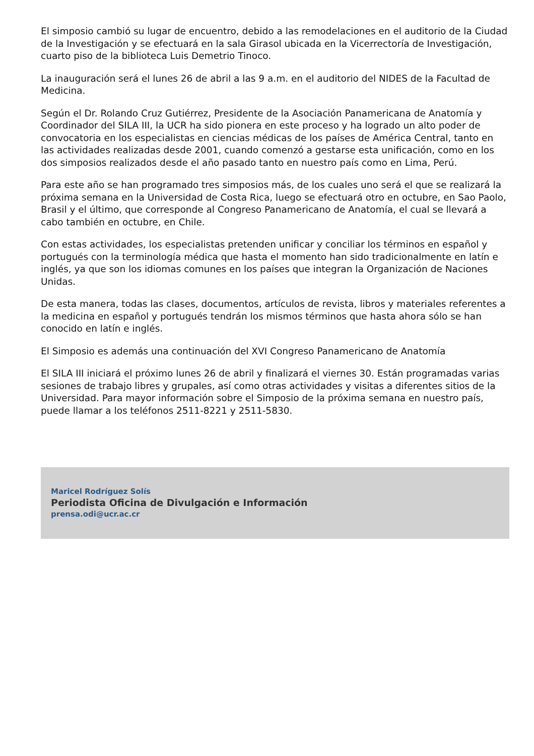El simposio cambió su lugar de encuentro, debido a las remodelaciones en el auditorio de la Ciudad de la Investigación y se efectuará en la sala Girasol ubicada en la Vicerrectoría de Investigación, cuarto piso de la biblioteca Luis Demetrio Tinoco.
La inauguración será el lunes 26 de abril a las 9 a.m. en el auditorio del NIDES de la Facultad de Medicina.
Según el Dr. Rolando Cruz Gutiérrez, Presidente de la Asociación Panamericana de Anatomía y Coordinador del SILA III, la UCR ha sido pionera en este proceso y ha logrado un alto poder de convocatoria en los especialistas en ciencias médicas de los países de América Central, tanto en las actividades realizadas desde 2001, cuando comenzó a gestarse esta unificación, como en los dos simposios realizados desde el año pasado tanto en nuestro país como en Lima, Perú.
Para este año se han programado tres simposios más, de los cuales uno será el que se realizará la próxima semana en la Universidad de Costa Rica, luego se efectuará otro en octubre, en Sao Paolo, Brasil y el último, que corresponde al Congreso Panamericano de Anatomía, el cual se llevará a cabo también en octubre, en Chile.
Con estas actividades, los especialistas pretenden unificar y conciliar los términos en español y portugués con la terminología médica que hasta el momento han sido tradicionalmente en latín e inglés, ya que son los idiomas comunes en los países que integran la Organización de Naciones Unidas.
De esta manera, todas las clases, documentos, artículos de revista, libros y materiales referentes a la medicina en español y portugués tendrán los mismos términos que hasta ahora sólo se han conocido en latín e inglés.
El Simposio es además una continuación del XVI Congreso Panamericano de Anatomía
El SILA III iniciará el próximo lunes 26 de abril y finalizará el viernes 30. Están programadas varias sesiones de trabajo libres y grupales, así como otras actividades y visitas a diferentes sitios de la Universidad. Para mayor información sobre el Simposio de la próxima semana en nuestro país, puede llamar a los teléfonos 2511-8221 y 2511-5830.
Maricel Rodríguez Solís
Periodista Oficina de Divulgación e Información
prensa.odi@ucr.ac.cr